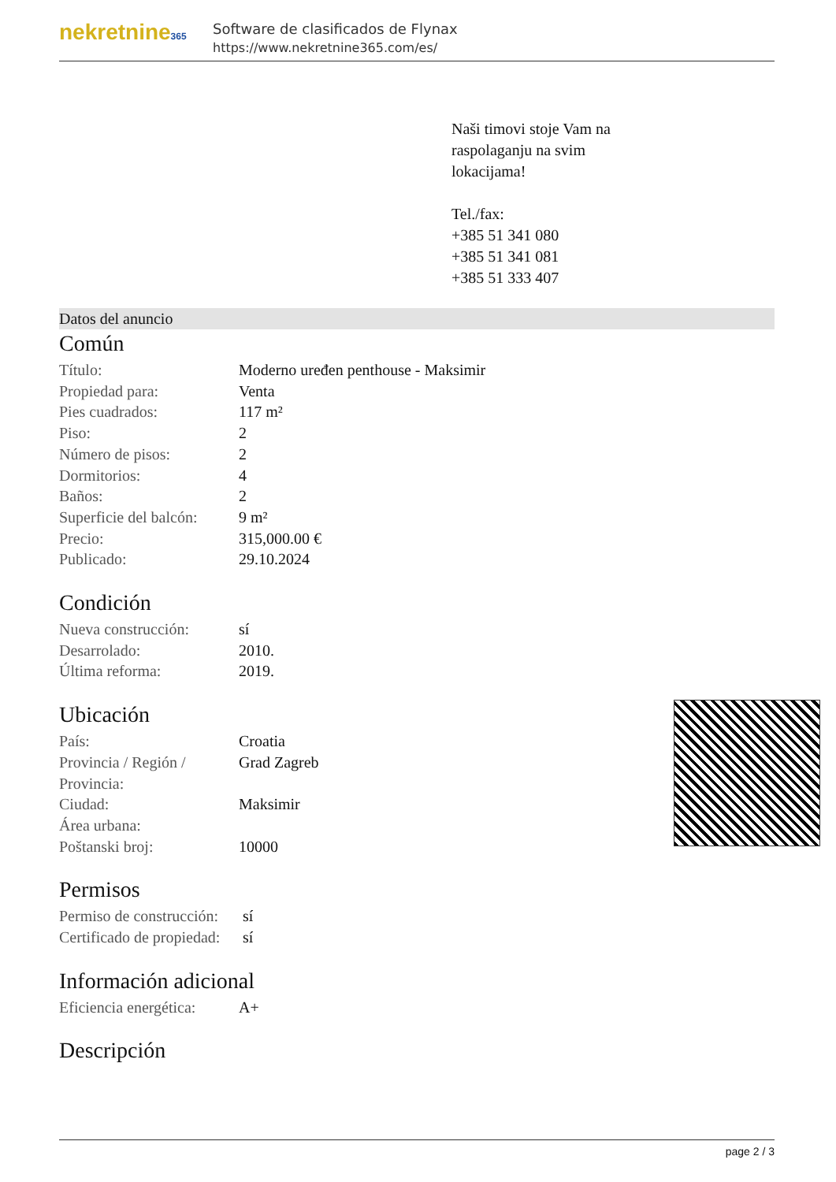nekretnine365
Software de clasificados de Flynax
https://www.nekretnine365.com/es/
Naši timovi stoje Vam na raspolaganju na svim lokacijama!
Tel./fax:
+385 51 341 080
+385 51 341 081
+385 51 333 407
Datos del anuncio
Común
| Título: | Moderno uređen penthouse - Maksimir |
| Propiedad para: | Venta |
| Pies cuadrados: | 117 m² |
| Piso: | 2 |
| Número de pisos: | 2 |
| Dormitorios: | 4 |
| Baños: | 2 |
| Superficie del balcón: | 9 m² |
| Precio: | 315,000.00 € |
| Publicado: | 29.10.2024 |
Condición
| Nueva construcción: | sí |
| Desarrolado: | 2010. |
| Última reforma: | 2019. |
Ubicación
| País: | Croatia |
| Provincia / Región / Provincia: | Grad Zagreb |
| Ciudad: | Maksimir |
| Área urbana: | |
| Poštanski broj: | 10000 |
Permisos
| Permiso de construcción: | sí |
| Certificado de propiedad: | sí |
Información adicional
| Eficiencia energética: | A+ |
Descripción
page 2 / 3